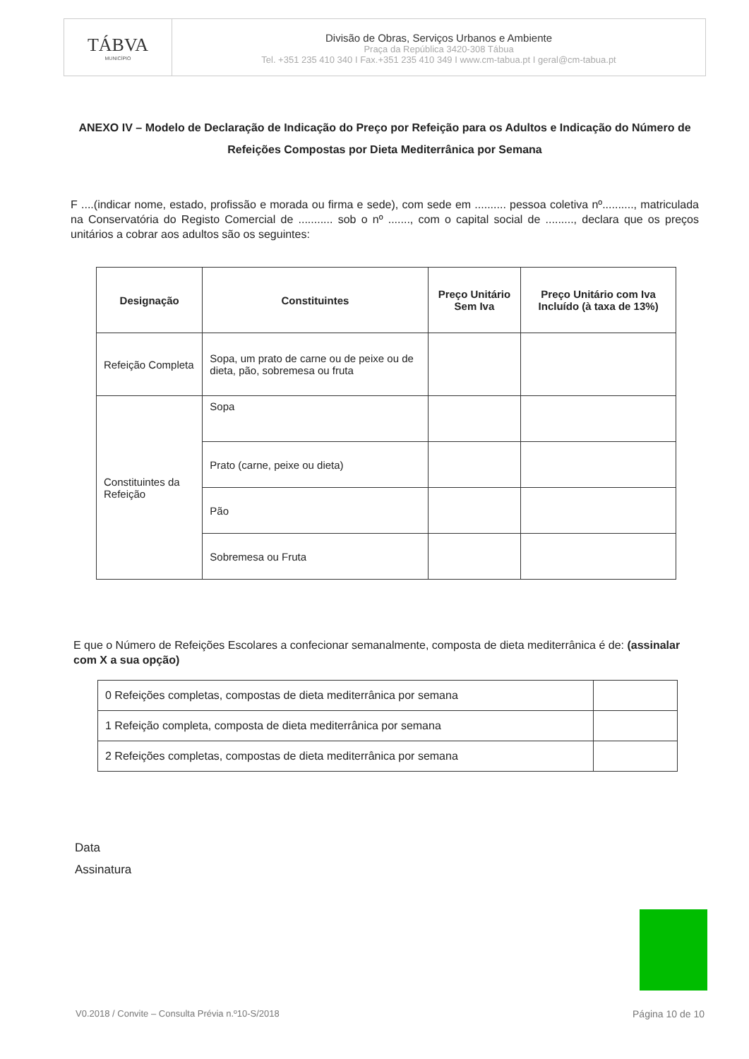TÁBVA
MUNICÍPIO
Divisão de Obras, Serviços Urbanos e Ambiente
Praça da República 3420-308 Tábua
Tel. +351 235 410 340 I Fax.+351 235 410 349 I www.cm-tabua.pt I geral@cm-tabua.pt
ANEXO IV – Modelo de Declaração de Indicação do Preço por Refeição para os Adultos e Indicação do Número de Refeições Compostas por Dieta Mediterrânica por Semana
F ....(indicar nome, estado, profissão e morada ou firma e sede), com sede em .......... pessoa coletiva nº.........., matriculada na Conservatória do Registo Comercial de ........... sob o nº ......., com o capital social de ........., declara que os preços unitários a cobrar aos adultos são os seguintes:
| Designação | Constituintes | Preço Unitário Sem Iva | Preço Unitário com Iva Incluído (à taxa de 13%) |
| --- | --- | --- | --- |
| Refeição Completa | Sopa, um prato de carne ou de peixe ou de dieta, pão, sobremesa ou fruta | | |
| Constituintes da Refeição | Sopa | | |
| | Prato (carne, peixe ou dieta) | | |
| | Pão | | |
| | Sobremesa ou Fruta | | |
E que o Número de Refeições Escolares a confecionar semanalmente, composta de dieta mediterrânica é de: (assinalar com X a sua opção)
| 0 Refeições completas, compostas de dieta mediterrânica por semana | |
| 1 Refeição completa, composta de dieta mediterrânica por semana | |
| 2 Refeições completas, compostas de dieta mediterrânica por semana | |
Data
Assinatura
V0.2018 / Convite – Consulta Prévia n.º10-S/2018
Página 10 de 10